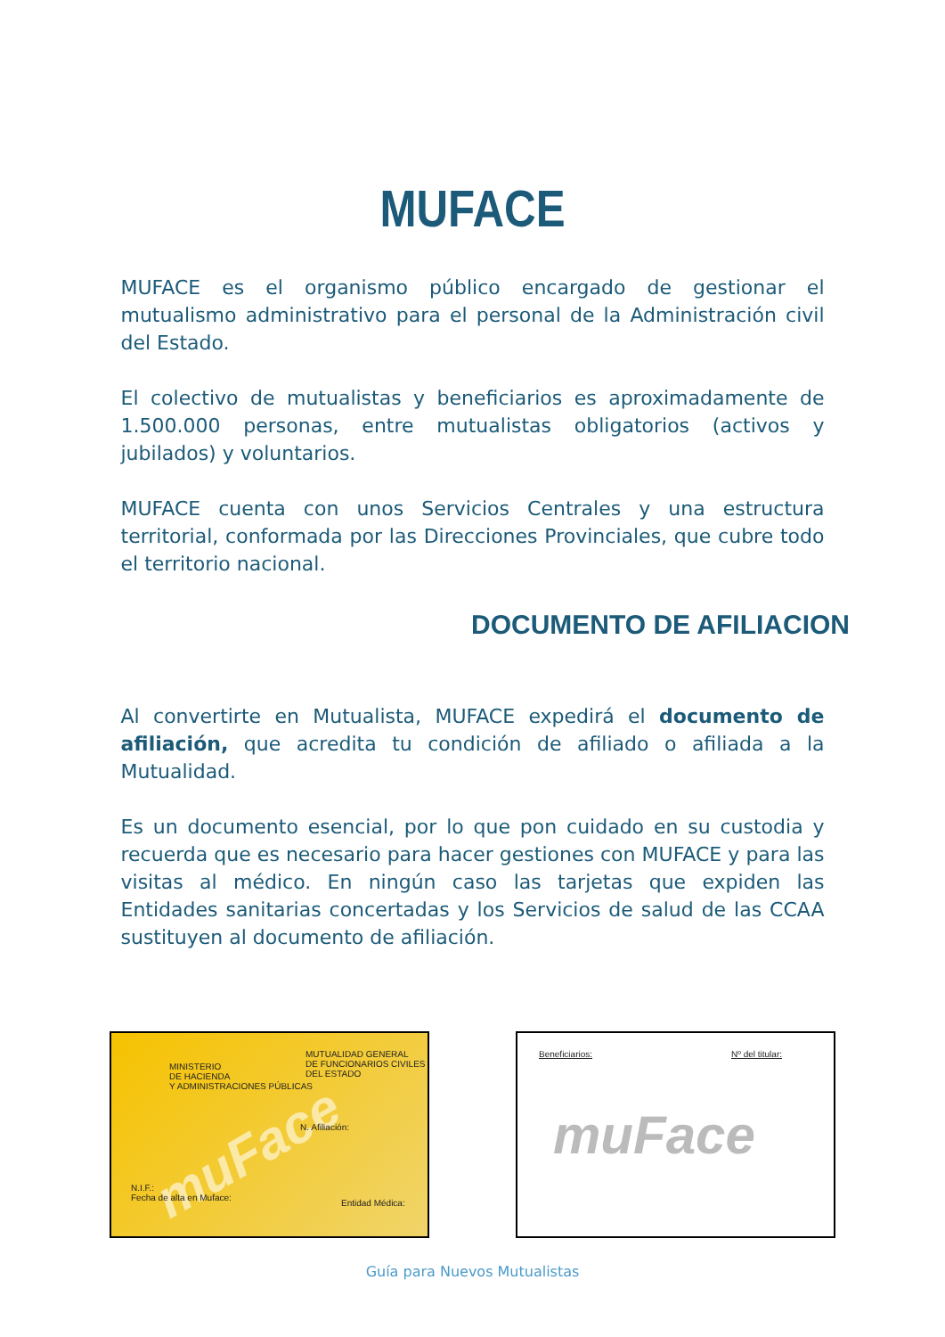MUFACE
MUFACE es el organismo público encargado de gestionar el mutualismo administrativo para el personal de la Administración civil del Estado.
El colectivo de mutualistas y beneficiarios es aproximadamente de 1.500.000 personas, entre mutualistas obligatorios (activos y jubilados) y voluntarios.
MUFACE cuenta con unos Servicios Centrales y una estructura territorial, conformada por las Direcciones Provinciales, que cubre todo el territorio nacional.
DOCUMENTO DE AFILIACION
Al convertirte en Mutualista, MUFACE expedirá el documento de afiliación, que acredita tu condición de afiliado o afiliada a la Mutualidad.
Es un documento esencial, por lo que pon cuidado en su custodia y recuerda que es necesario para hacer gestiones con MUFACE y para las visitas al médico. En ningún caso las tarjetas que expiden las Entidades sanitarias concertadas y los Servicios de salud de las CCAA sustituyen al documento de afiliación.
MINISTERIO
DE HACIENDA
Y ADMINISTRACIONES PÚBLICAS
MUTUALIDAD GENERAL
DE FUNCIONARIOS CIVILES
DEL ESTADO
muFace N. Afiliación:
N.I.F.:
Fecha de alta en Muface: Entidad Médica:
Beneficiarios: Nº del titular:
muFace
Guía para Nuevos Mutualistas